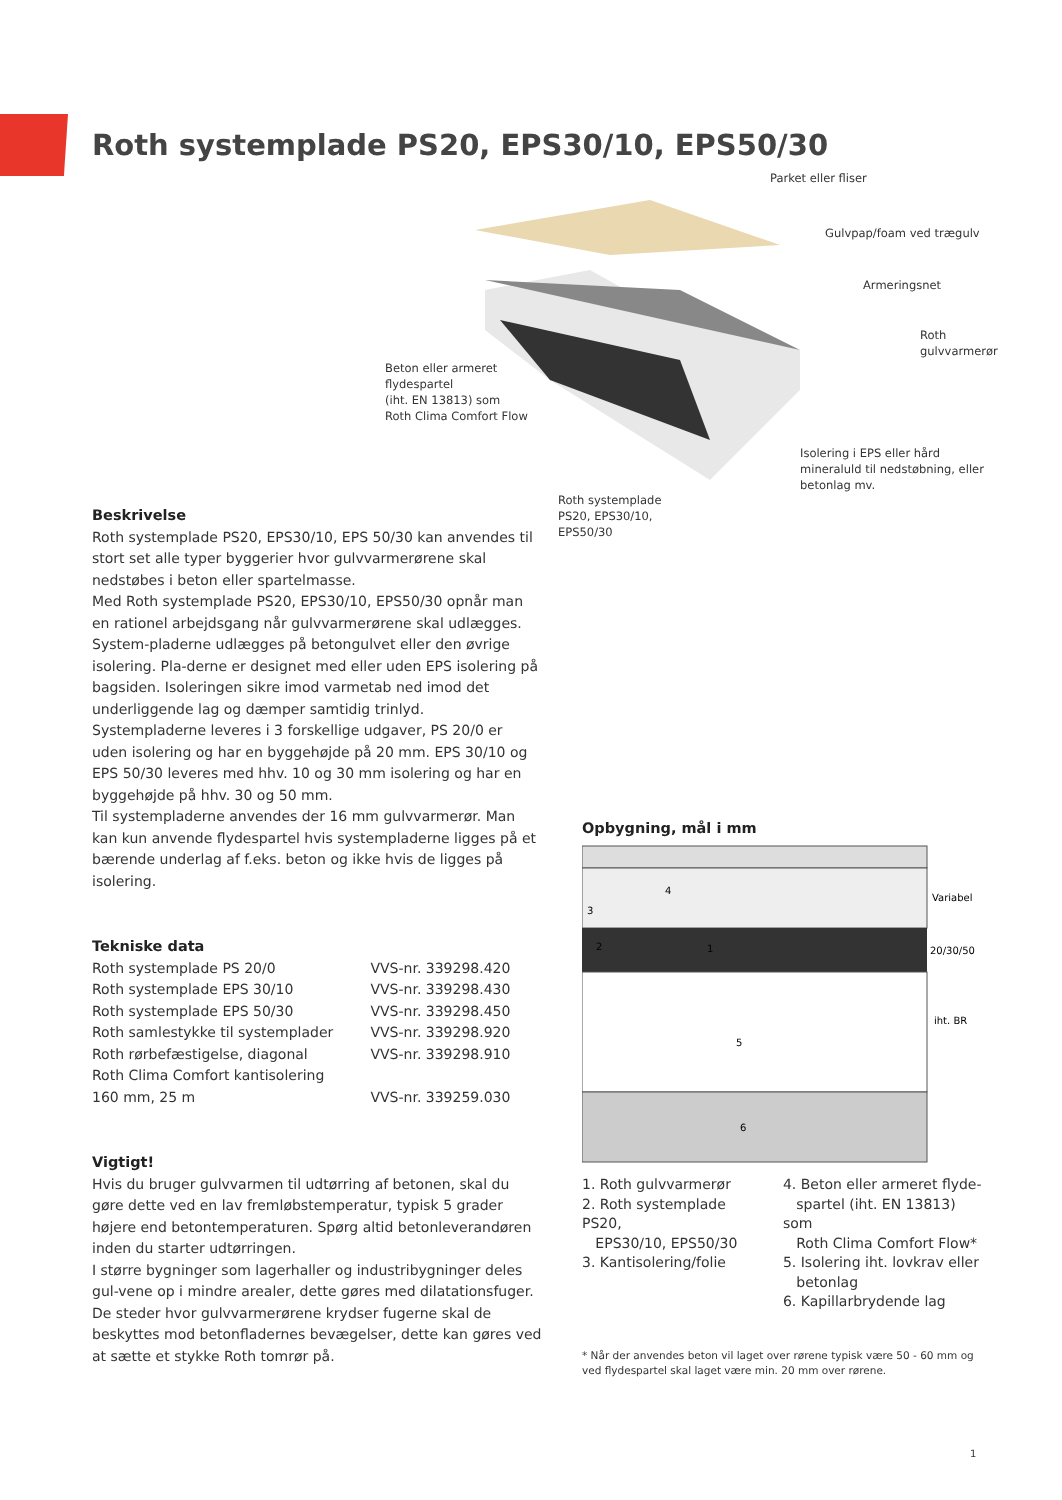Roth systemplade PS20, EPS30/10, EPS50/30
Parket eller fliser
Gulvpap/foam ved trægulv
Armeringsnet
Roth
gulvvarmerør
Beton eller armeret
flydespartel
(iht. EN 13813) som
Roth Clima Comfort Flow
Isolering i EPS eller hård
mineraluld til nedstøbning, eller
betonlag mv.
Roth systemplade
PS20, EPS30/10,
EPS50/30
Beskrivelse
Roth systemplade PS20, EPS30/10, EPS 50/30 kan anvendes til stort set alle typer byggerier hvor gulvvarmerørene skal nedstøbes i beton eller spartelmasse.
Med Roth systemplade PS20, EPS30/10, EPS50/30 opnår man en rationel arbejdsgang når gulvvarmerørene skal udlægges. System-pladerne udlægges på betongulvet eller den øvrige isolering. Pla-derne er designet med eller uden EPS isolering på bagsiden. Isoleringen sikre imod varmetab ned imod det underliggende lag og dæmper samtidig trinlyd. Systempladerne leveres i 3 forskellige udgaver, PS 20/0 er uden isolering og har en byggehøjde på 20 mm. EPS 30/10 og EPS 50/30 leveres med hhv. 10 og 30 mm isolering og har en byggehøjde på hhv. 30 og 50 mm.
Til systempladerne anvendes der 16 mm gulvvarmerør. Man kan kun anvende flydespartel hvis systempladerne ligges på et bærende underlag af f.eks. beton og ikke hvis de ligges på isolering.
Tekniske data
| Roth systemplade PS 20/0 | VVS-nr. 339298.420 |
| Roth systemplade EPS 30/10 | VVS-nr. 339298.430 |
| Roth systemplade EPS 50/30 | VVS-nr. 339298.450 |
| Roth samlestykke til systemplader | VVS-nr. 339298.920 |
| Roth rørbefæstigelse, diagonal | VVS-nr. 339298.910 |
| Roth Clima Comfort kantisolering | |
| 160 mm, 25 m | VVS-nr. 339259.030 |
Vigtigt!
Hvis du bruger gulvvarmen til udtørring af betonen, skal du gøre dette ved en lav fremløbstemperatur, typisk 5 grader højere end betontemperaturen. Spørg altid betonleverandøren inden du starter udtørringen.
I større bygninger som lagerhaller og industribygninger deles gul-vene op i mindre arealer, dette gøres med dilatationsfuger.
De steder hvor gulvvarmerørene krydser fugerne skal de beskyttes mod betonfladernes bevægelser, dette kan gøres ved at sætte et stykke Roth tomrør på.
Opbygning, mål i mm
Variabel
20/30/50
iht. BR
4
3
2
1
5
6
1. Roth gulvvarmerør
2. Roth systemplade PS20,
EPS30/10, EPS50/30
3. Kantisolering/folie
4. Beton eller armeret flyde-
spartel (iht. EN 13813) som
Roth Clima Comfort Flow*
5. Isolering iht. lovkrav eller
betonlag
6. Kapillarbrydende lag
* Når der anvendes beton vil laget over rørene typisk være 50 - 60 mm og ved flydespartel skal laget være min. 20 mm over rørene.
1